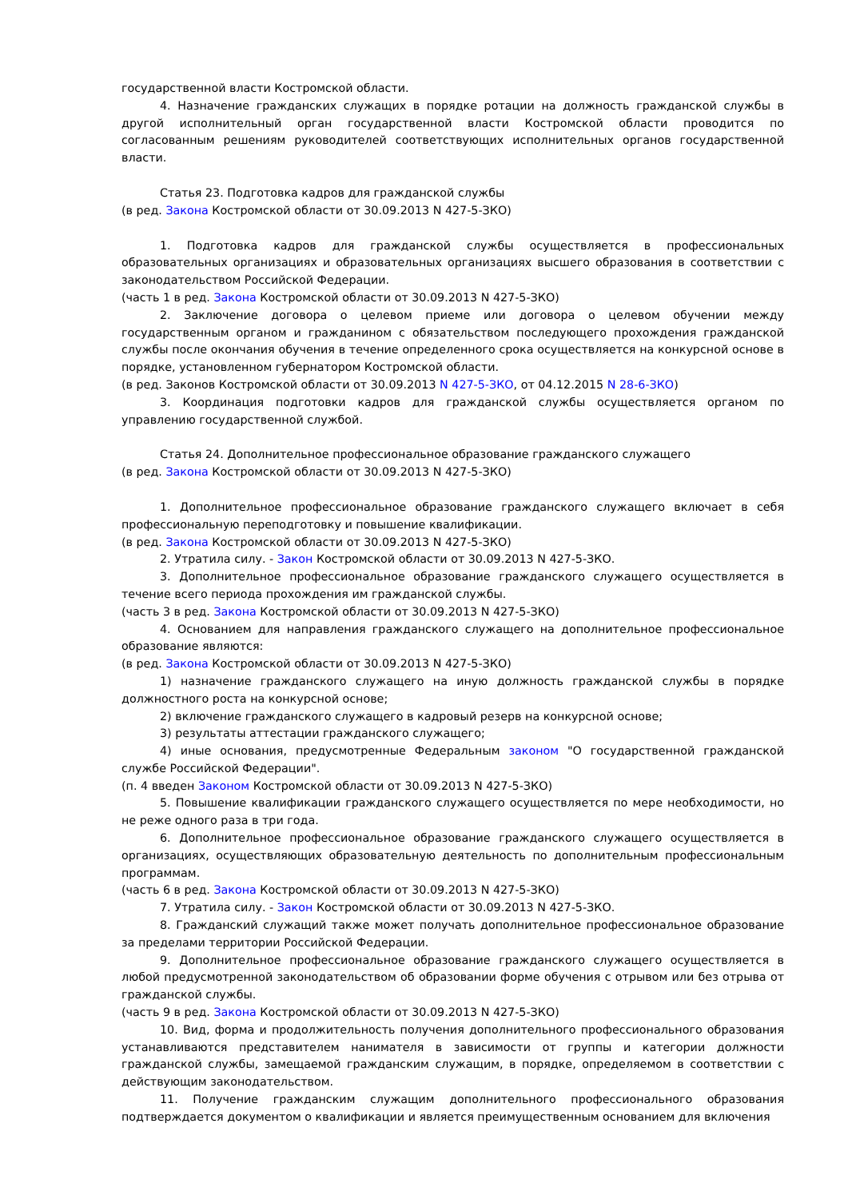государственной власти Костромской области.
4. Назначение гражданских служащих в порядке ротации на должность гражданской службы в другой исполнительный орган государственной власти Костромской области проводится по согласованным решениям руководителей соответствующих исполнительных органов государственной власти.
Статья 23. Подготовка кадров для гражданской службы
(в ред. Закона Костромской области от 30.09.2013 N 427-5-ЗКО)
1. Подготовка кадров для гражданской службы осуществляется в профессиональных образовательных организациях и образовательных организациях высшего образования в соответствии с законодательством Российской Федерации.
(часть 1 в ред. Закона Костромской области от 30.09.2013 N 427-5-ЗКО)
2. Заключение договора о целевом приеме или договора о целевом обучении между государственным органом и гражданином с обязательством последующего прохождения гражданской службы после окончания обучения в течение определенного срока осуществляется на конкурсной основе в порядке, установленном губернатором Костромской области.
(в ред. Законов Костромской области от 30.09.2013 N 427-5-ЗКО, от 04.12.2015 N 28-6-ЗКО)
3. Координация подготовки кадров для гражданской службы осуществляется органом по управлению государственной службой.
Статья 24. Дополнительное профессиональное образование гражданского служащего
(в ред. Закона Костромской области от 30.09.2013 N 427-5-ЗКО)
1. Дополнительное профессиональное образование гражданского служащего включает в себя профессиональную переподготовку и повышение квалификации.
(в ред. Закона Костромской области от 30.09.2013 N 427-5-ЗКО)
2. Утратила силу. - Закон Костромской области от 30.09.2013 N 427-5-ЗКО.
3. Дополнительное профессиональное образование гражданского служащего осуществляется в течение всего периода прохождения им гражданской службы.
(часть 3 в ред. Закона Костромской области от 30.09.2013 N 427-5-ЗКО)
4. Основанием для направления гражданского служащего на дополнительное профессиональное образование являются:
(в ред. Закона Костромской области от 30.09.2013 N 427-5-ЗКО)
1) назначение гражданского служащего на иную должность гражданской службы в порядке должностного роста на конкурсной основе;
2) включение гражданского служащего в кадровый резерв на конкурсной основе;
3) результаты аттестации гражданского служащего;
4) иные основания, предусмотренные Федеральным законом "О государственной гражданской службе Российской Федерации".
(п. 4 введен Законом Костромской области от 30.09.2013 N 427-5-ЗКО)
5. Повышение квалификации гражданского служащего осуществляется по мере необходимости, но не реже одного раза в три года.
6. Дополнительное профессиональное образование гражданского служащего осуществляется в организациях, осуществляющих образовательную деятельность по дополнительным профессиональным программам.
(часть 6 в ред. Закона Костромской области от 30.09.2013 N 427-5-ЗКО)
7. Утратила силу. - Закон Костромской области от 30.09.2013 N 427-5-ЗКО.
8. Гражданский служащий также может получать дополнительное профессиональное образование за пределами территории Российской Федерации.
9. Дополнительное профессиональное образование гражданского служащего осуществляется в любой предусмотренной законодательством об образовании форме обучения с отрывом или без отрыва от гражданской службы.
(часть 9 в ред. Закона Костромской области от 30.09.2013 N 427-5-ЗКО)
10. Вид, форма и продолжительность получения дополнительного профессионального образования устанавливаются представителем нанимателя в зависимости от группы и категории должности гражданской службы, замещаемой гражданским служащим, в порядке, определяемом в соответствии с действующим законодательством.
11. Получение гражданским служащим дополнительного профессионального образования подтверждается документом о квалификации и является преимущественным основанием для включения